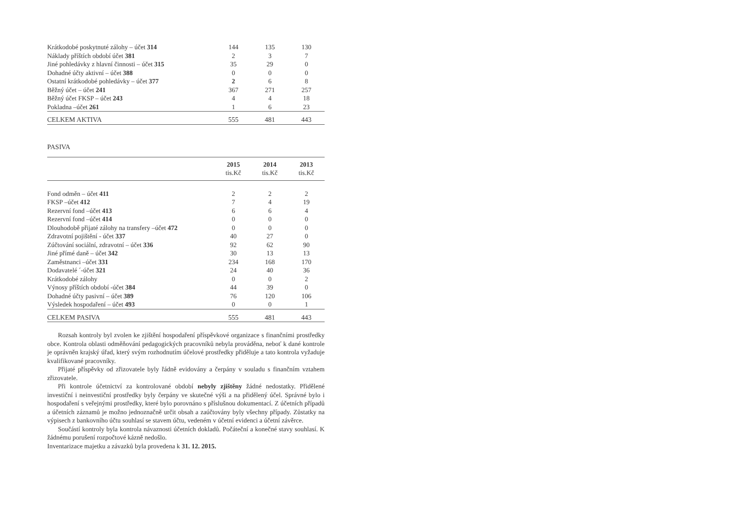| Krátkodobé poskytnuté zálohy – účet 314 | 144 | 135 | 130 |
| Náklady příštích období účet 381 | 2 | 3 | 7 |
| Jiné pohledávky z hlavní činnosti – účet 315 | 35 | 29 | 0 |
| Dohadné účty aktivní – účet 388 | 0 | 0 | 0 |
| Ostatní krátkodobé pohledávky – účet 377 | 2 | 6 | 8 |
| Běžný účet – účet 241 | 367 | 271 | 257 |
| Běžný účet FKSP – účet 243 | 4 | 4 | 18 |
| Pokladna –účet 261 | 1 | 6 | 23 |
| CELKEM AKTIVA | 555 | 481 | 443 |
PASIVA
| | 2015 tis.Kč | 2014 tis.Kč | 2013 tis.Kč |
| --- | --- | --- | --- |
| Fond odměn – účet 411 | 2 | 2 | 2 |
| FKSP –účet 412 | 7 | 4 | 19 |
| Rezervní fond –účet 413 | 6 | 6 | 4 |
| Rezervní fond –účet 414 | 0 | 0 | 0 |
| Dlouhodobě přijaté zálohy na transfery –účet 472 | 0 | 0 | 0 |
| Zdravotní pojištění - účet 337 | 40 | 27 | 0 |
| Zúčtování sociální, zdravotní – účet 336 | 92 | 62 | 90 |
| Jiné přímé daně – účet 342 | 30 | 13 | 13 |
| Zaměstnanci –účet 331 | 234 | 168 | 170 |
| Dodavatelé ´-účet 321 | 24 | 40 | 36 |
| Krátkodobé zálohy | 0 | 0 | 2 |
| Výnosy příštích období -účet 384 | 44 | 39 | 0 |
| Dohadné účty pasivní – účet 389 | 76 | 120 | 106 |
| Výsledek hospodaření – účet 493 | 0 | 0 | 1 |
| CELKEM PASIVA | 555 | 481 | 443 |
Rozsah kontroly byl zvolen ke zjištění hospodaření příspěvkové organizace s finančními prostředky obce. Kontrola oblasti odměňování pedagogických pracovníků nebyla prováděna, neboť k dané kontrole je oprávněn krajský úřad, který svým rozhodnutím účelové prostředky přiděluje a tato kontrola vyžaduje kvalifikované pracovníky.
Přijaté příspěvky od zřizovatele byly řádně evidovány a čerpány v souladu s finančním vztahem zřizovatele.
Při kontrole účetnictví za kontrolované období nebyly zjištěny žádné nedostatky. Přidělené investiční i neinvestiční prostředky byly čerpány ve skutečné výši a na přidělený účel. Správné bylo i hospodaření s veřejnými prostředky, které bylo porovnáno s příslušnou dokumentací. Z účetních případů a účetních záznamů je možno jednoznačně určit obsah a zaúčtovány byly všechny případy. Zůstatky na výpisech z bankovního účtu souhlasí se stavem účtu, vedeném v účetní evidenci a účetní závěrce.
Součástí kontroly byla kontrola návaznosti účetních dokladů. Počáteční a konečné stavy souhlasí. K žádnému porušení rozpočtové kázně nedošlo.
Inventarizace majetku a závazků byla provedena k 31. 12. 2015.